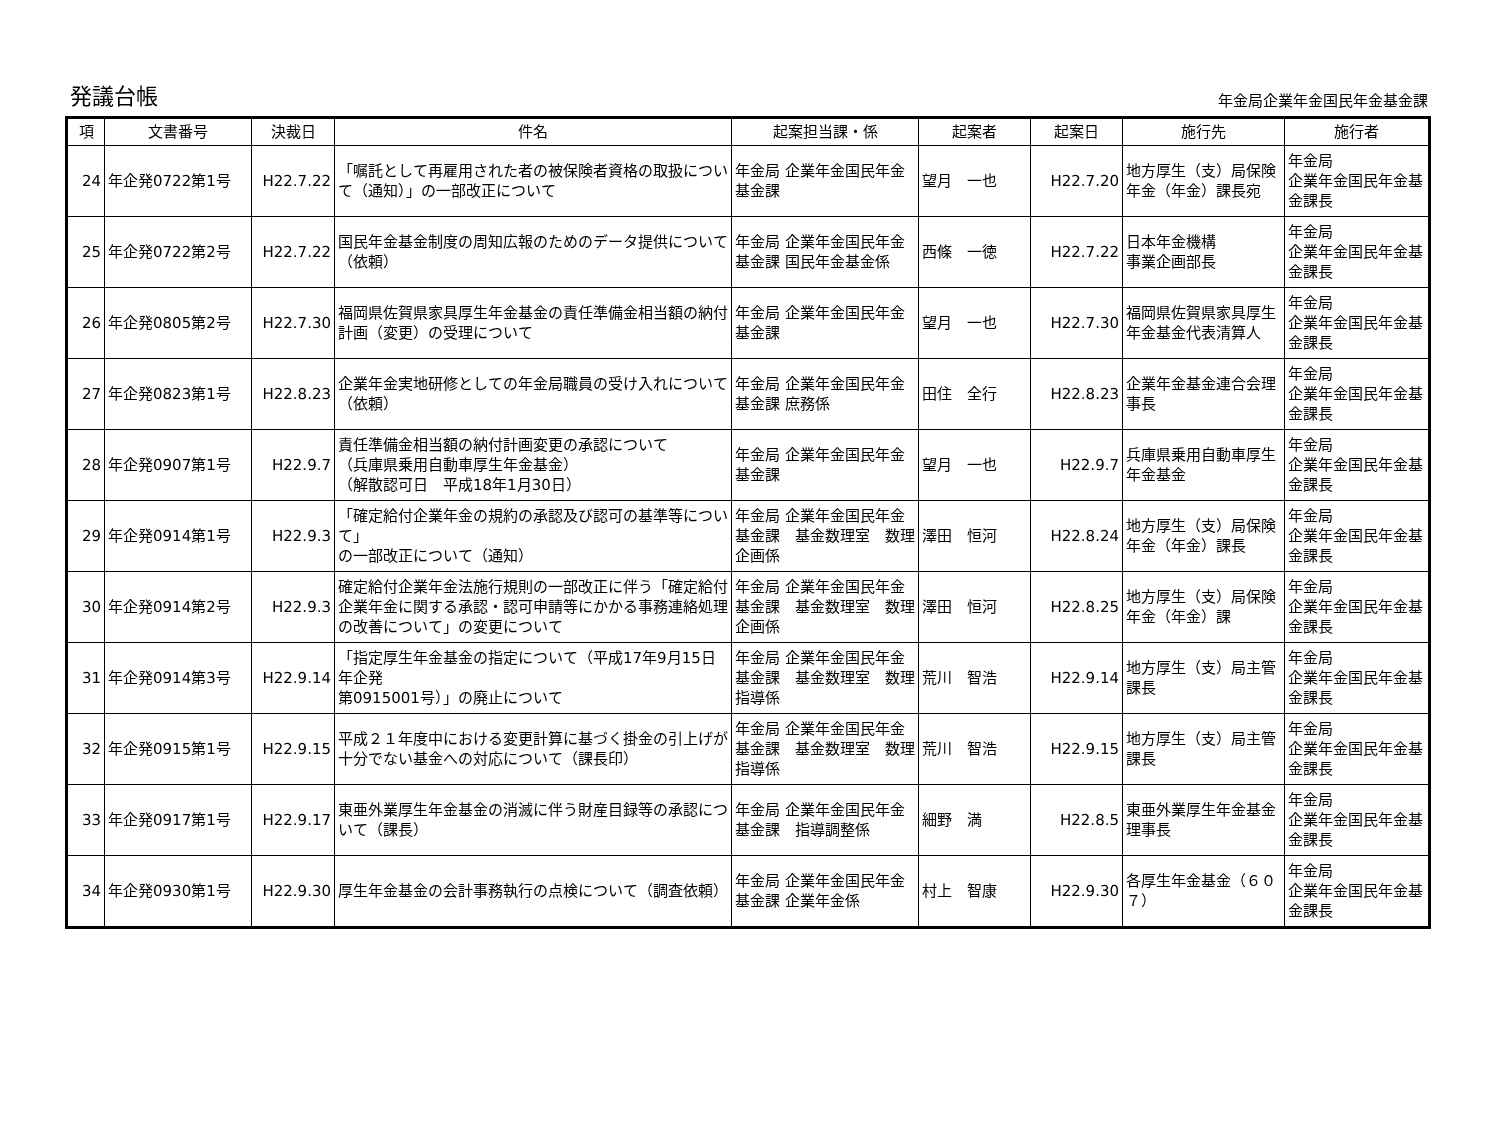発議台帳
年金局企業年金国民年金基金課
| 項 | 文書番号 | 決裁日 | 件名 | 起案担当課・係 | 起案者 | 起案日 | 施行先 | 施行者 |
| --- | --- | --- | --- | --- | --- | --- | --- | --- |
| 24 | 年企発0722第1号 | H22.7.22 | 「嘱託として再雇用された者の被保険者資格の取扱について（通知）」の一部改正について | 年金局 企業年金国民年金基金課 | 望月 一也 | H22.7.20 | 地方厚生（支）局保険年金（年金）課長宛 | 年金局 企業年金国民年金基金課長 |
| 25 | 年企発0722第2号 | H22.7.22 | 国民年金基金制度の周知広報のためのデータ提供について（依頼） | 年金局 企業年金国民年金基金課 国民年金基金係 | 西條 一徳 | H22.7.22 | 日本年金機構 事業企画部長 | 年金局 企業年金国民年金基金課長 |
| 26 | 年企発0805第2号 | H22.7.30 | 福岡県佐賀県家具厚生年金基金の責任準備金相当額の納付計画（変更）の受理について | 年金局 企業年金国民年金基金課 | 望月 一也 | H22.7.30 | 福岡県佐賀県家具厚生年金基金代表清算人 | 年金局 企業年金国民年金基金課長 |
| 27 | 年企発0823第1号 | H22.8.23 | 企業年金実地研修としての年金局職員の受け入れについて（依頼） | 年金局 企業年金国民年金基金課 庶務係 | 田住 全行 | H22.8.23 | 企業年金基金連合会理事長 | 年金局 企業年金国民年金基金課長 |
| 28 | 年企発0907第1号 | H22.9.7 | 責任準備金相当額の納付計画変更の承認について （兵庫県乗用自動車厚生年金基金） （解散認可日 平成18年1月30日） | 年金局 企業年金国民年金基金課 | 望月 一也 | H22.9.7 | 兵庫県乗用自動車厚生年金基金 | 年金局 企業年金国民年金基金課長 |
| 29 | 年企発0914第1号 | H22.9.3 | 「確定給付企業年金の規約の承認及び認可の基準等について」 の一部改正について（通知） | 年金局 企業年金国民年金基金課 基金数理室 数理企画係 | 澤田 恒河 | H22.8.24 | 地方厚生（支）局保険年金（年金）課長 | 年金局 企業年金国民年金基金課長 |
| 30 | 年企発0914第2号 | H22.9.3 | 確定給付企業年金法施行規則の一部改正に伴う「確定給付企業年金に関する承認・認可申請等にかかる事務連絡処理の改善について」の変更について | 年金局 企業年金国民年金基金課 基金数理室 数理企画係 | 澤田 恒河 | H22.8.25 | 地方厚生（支）局保険年金（年金）課 | 年金局 企業年金国民年金基金課長 |
| 31 | 年企発0914第3号 | H22.9.14 | 「指定厚生年金基金の指定について（平成17年9月15日年企発 第0915001号）」の廃止について | 年金局 企業年金国民年金基金課 基金数理室 数理指導係 | 荒川 智浩 | H22.9.14 | 地方厚生（支）局主管課長 | 年金局 企業年金国民年金基金課長 |
| 32 | 年企発0915第1号 | H22.9.15 | 平成２１年度中における変更計算に基づく掛金の引上げが十分でない基金への対応について（課長印） | 年金局 企業年金国民年金基金課 基金数理室 数理指導係 | 荒川 智浩 | H22.9.15 | 地方厚生（支）局主管課長 | 年金局 企業年金国民年金基金課長 |
| 33 | 年企発0917第1号 | H22.9.17 | 東亜外業厚生年金基金の消滅に伴う財産目録等の承認について（課長） | 年金局 企業年金国民年金基金課 指導調整係 | 細野 満 | H22.8.5 | 東亜外業厚生年金基金 理事長 | 年金局 企業年金国民年金基金課長 |
| 34 | 年企発0930第1号 | H22.9.30 | 厚生年金基金の会計事務執行の点検について（調査依頼） | 年金局 企業年金国民年金基金課 企業年金係 | 村上 智康 | H22.9.30 | 各厚生年金基金（６０７） | 年金局 企業年金国民年金基金課長 |